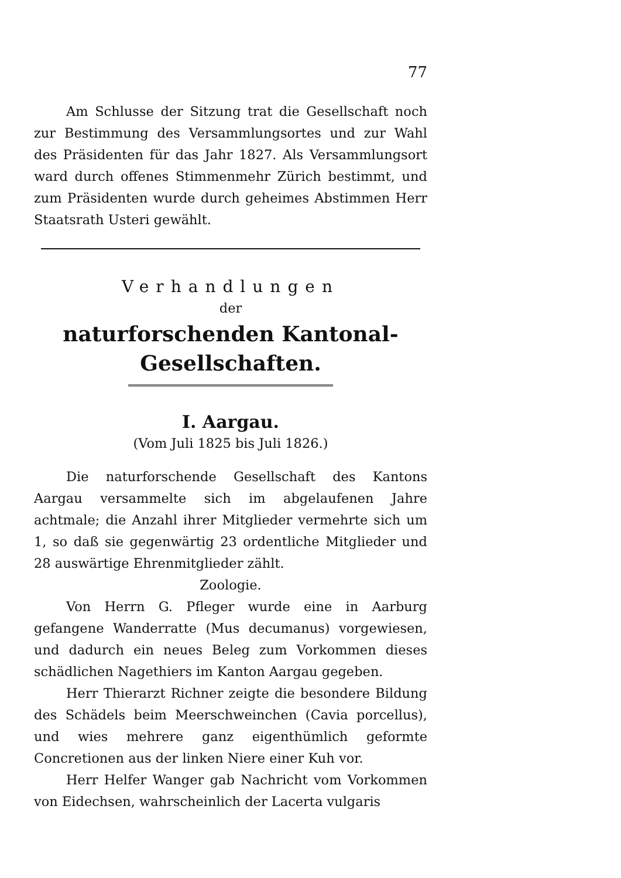77
Am Schlusse der Sitzung trat die Gesellschaft noch zur Bestimmung des Versammlungsortes und zur Wahl des Präsidenten für das Jahr 1827. Als Versammlungsort ward durch offenes Stimmenmehr Zürich bestimmt, und zum Präsidenten wurde durch geheimes Abstimmen Herr Staatsrath Usteri gewählt.
Verhandlungen
der
naturforschenden Kantonal-Gesellschaften.
I. Aargau.
(Vom Juli 1825 bis Juli 1826.)
Die naturforschende Gesellschaft des Kantons Aargau versammelte sich im abgelaufenen Jahre achtmale; die Anzahl ihrer Mitglieder vermehrte sich um 1, so daß sie gegenwärtig 23 ordentliche Mitglieder und 28 auswärtige Ehrenmitglieder zählt.
Zoologie.
Von Herrn G. Pfleger wurde eine in Aarburg gefangene Wanderratte (Mus decumanus) vorgewiesen, und dadurch ein neues Beleg zum Vorkommen dieses schädlichen Nagethiers im Kanton Aargau gegeben.
Herr Thierarzt Richner zeigte die besondere Bildung des Schädels beim Meerschweinchen (Cavia porcellus), und wies mehrere ganz eigenthümlich geformte Concretionen aus der linken Niere einer Kuh vor.
Herr Helfer Wanger gab Nachricht vom Vorkommen von Eidechsen, wahrscheinlich der Lacerta vulgaris